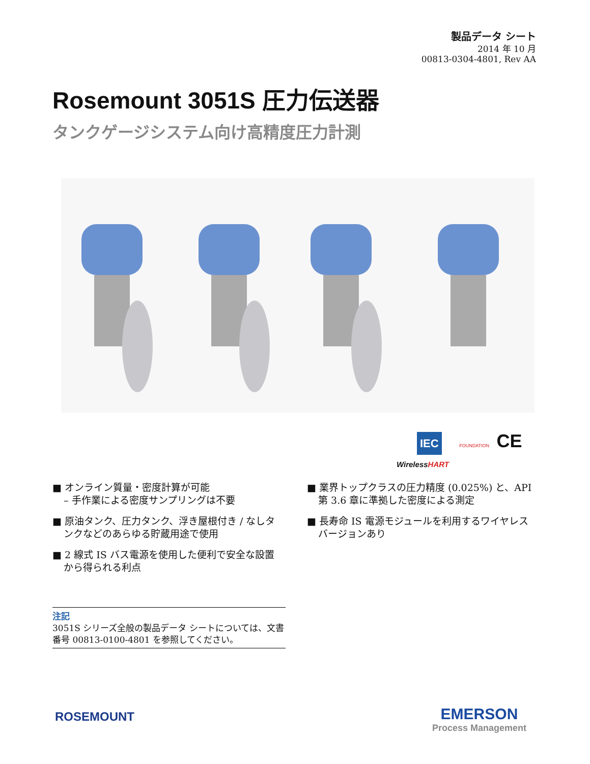製品データ シート
2014 年 10 月
00813-0304-4801, Rev AA
Rosemount 3051S 圧力伝送器
タンクゲージシステム向け高精度圧力計測
IEC FOUNDATION CE
WirelessHART
■ オンライン質量・密度計算が可能
– 手作業による密度サンプリングは不要
■ 原油タンク、圧力タンク、浮き屋根付き / なしタンクなどのあらゆる貯蔵用途で使用
■ 2 線式 IS バス電源を使用した便利で安全な設置から得られる利点
■ 業界トップクラスの圧力精度 (0.025%) と、API 第 3.6 章に準拠した密度による測定
■ 長寿命 IS 電源モジュールを利用するワイヤレス バージョンあり
注記
3051S シリーズ全般の製品データ シートについては、文書番号 00813-0100-4801 を参照してください。
ROSEMOUNT
EMERSON
Process Management